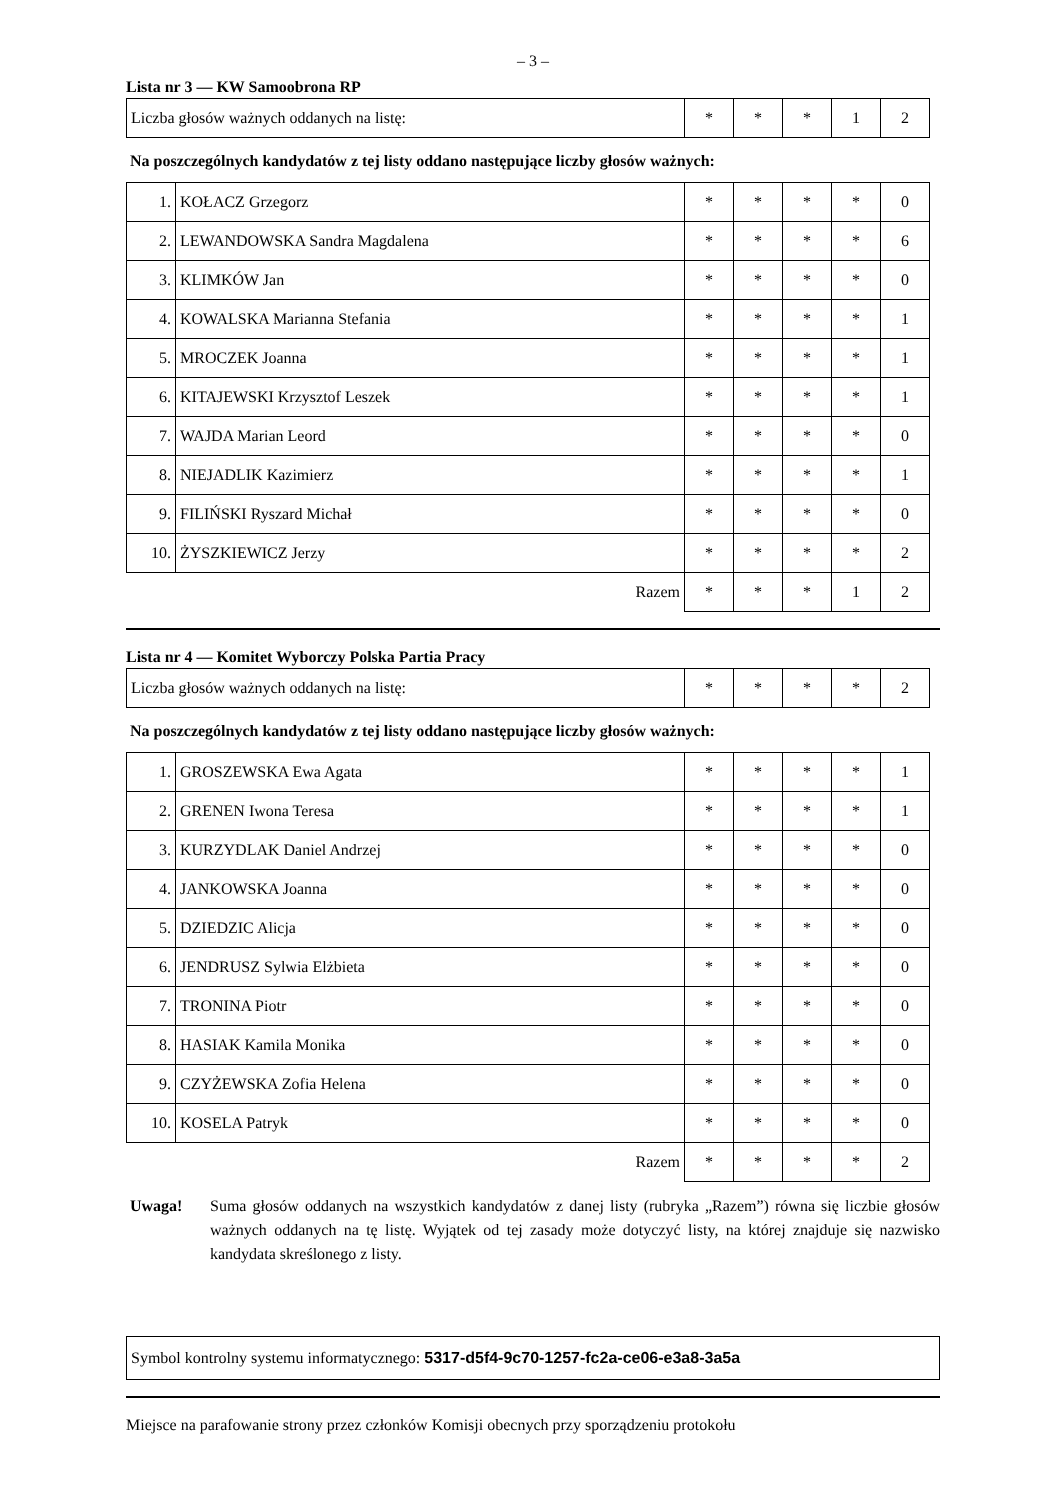– 3 –
Lista nr 3 — KW Samoobrona RP
| Liczba głosów ważnych oddanych na listę: | * | * | * | 1 | 2 |
Na poszczególnych kandydatów z tej listy oddano następujące liczby głosów ważnych:
| 1. | KOŁACZ Grzegorz | * | * | * | * | 0 |
| 2. | LEWANDOWSKA Sandra Magdalena | * | * | * | * | 6 |
| 3. | KLIMKÓW Jan | * | * | * | * | 0 |
| 4. | KOWALSKA Marianna Stefania | * | * | * | * | 1 |
| 5. | MROCZEK Joanna | * | * | * | * | 1 |
| 6. | KITAJEWSKI Krzysztof Leszek | * | * | * | * | 1 |
| 7. | WAJDA Marian Leord | * | * | * | * | 0 |
| 8. | NIEJADLIK Kazimierz | * | * | * | * | 1 |
| 9. | FILIŃSKI Ryszard Michał | * | * | * | * | 0 |
| 10. | ŻYSZKIEWICZ Jerzy | * | * | * | * | 2 |
| Razem | | * | * | * | 1 | 2 |
Lista nr 4 — Komitet Wyborczy Polska Partia Pracy
| Liczba głosów ważnych oddanych na listę: | * | * | * | * | 2 |
Na poszczególnych kandydatów z tej listy oddano następujące liczby głosów ważnych:
| 1. | GROSZEWSKA Ewa Agata | * | * | * | * | 1 |
| 2. | GRENEN Iwona Teresa | * | * | * | * | 1 |
| 3. | KURZYDLAK Daniel Andrzej | * | * | * | * | 0 |
| 4. | JANKOWSKA Joanna | * | * | * | * | 0 |
| 5. | DZIEDZIC Alicja | * | * | * | * | 0 |
| 6. | JENDRUSZ Sylwia Elżbieta | * | * | * | * | 0 |
| 7. | TRONINA Piotr | * | * | * | * | 0 |
| 8. | HASIAK Kamila Monika | * | * | * | * | 0 |
| 9. | CZYŻEWSKA Zofia Helena | * | * | * | * | 0 |
| 10. | KOSELA Patryk | * | * | * | * | 0 |
| Razem | | * | * | * | * | 2 |
Uwaga! Suma głosów oddanych na wszystkich kandydatów z danej listy (rubryka „Razem”) równa się liczbie głosów ważnych oddanych na tę listę. Wyjątek od tej zasady może dotyczyć listy, na której znajduje się nazwisko kandydata skreślonego z listy.
Symbol kontrolny systemu informatycznego: 5317-d5f4-9c70-1257-fc2a-ce06-e3a8-3a5a
Miejsce na parafowanie strony przez członków Komisji obecnych przy sporządzeniu protokołu